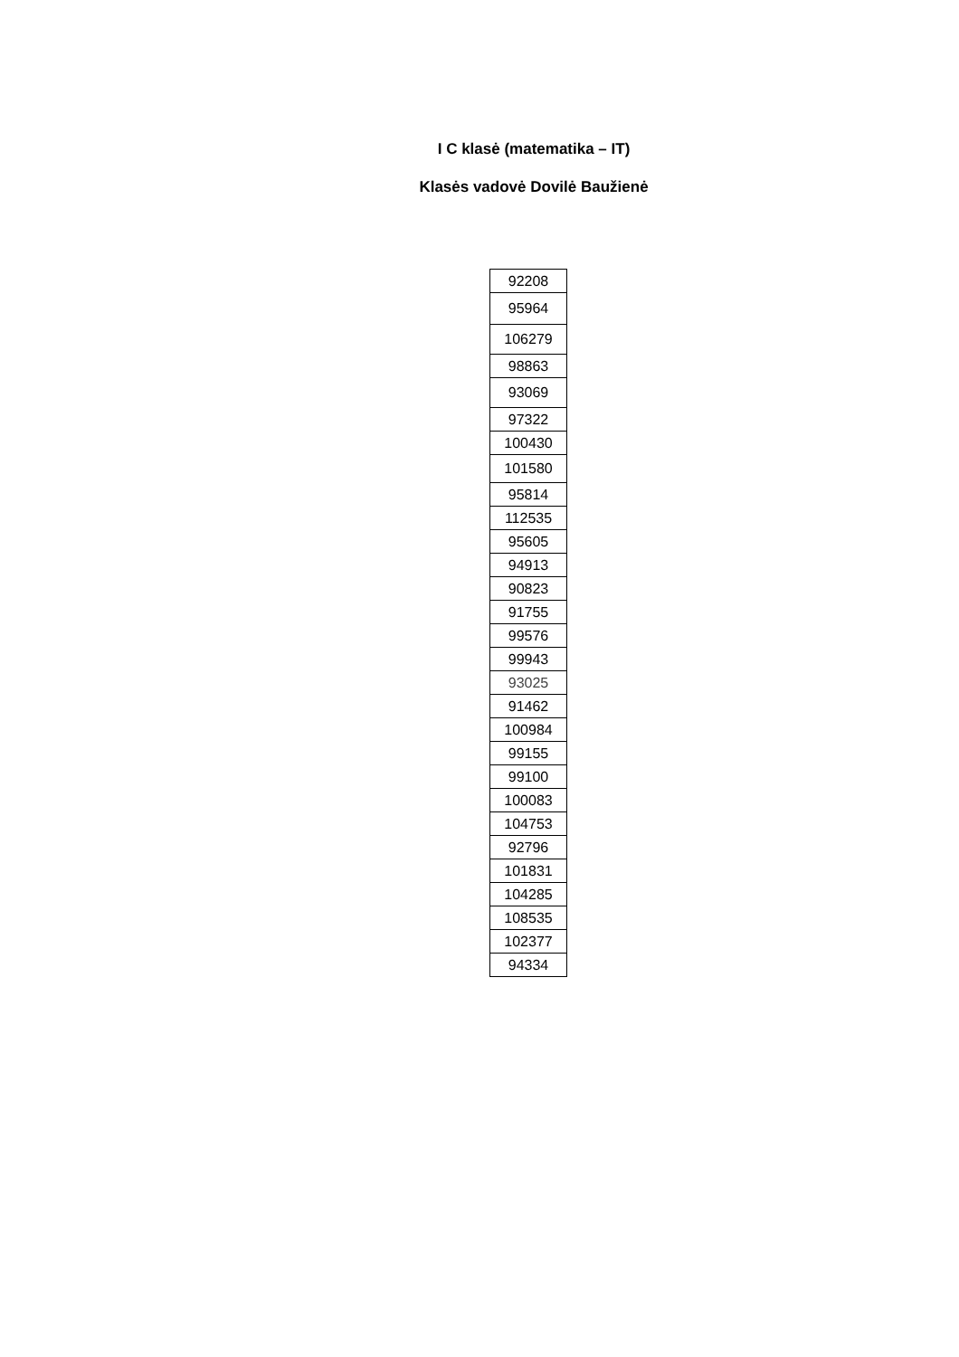I C klasė (matematika – IT)
Klasės vadovė Dovilė Baužienė
| 92208 |
| 95964 |
| 106279 |
| 98863 |
| 93069 |
| 97322 |
| 100430 |
| 101580 |
| 95814 |
| 112535 |
| 95605 |
| 94913 |
| 90823 |
| 91755 |
| 99576 |
| 99943 |
| 93025 |
| 91462 |
| 100984 |
| 99155 |
| 99100 |
| 100083 |
| 104753 |
| 92796 |
| 101831 |
| 104285 |
| 108535 |
| 102377 |
| 94334 |